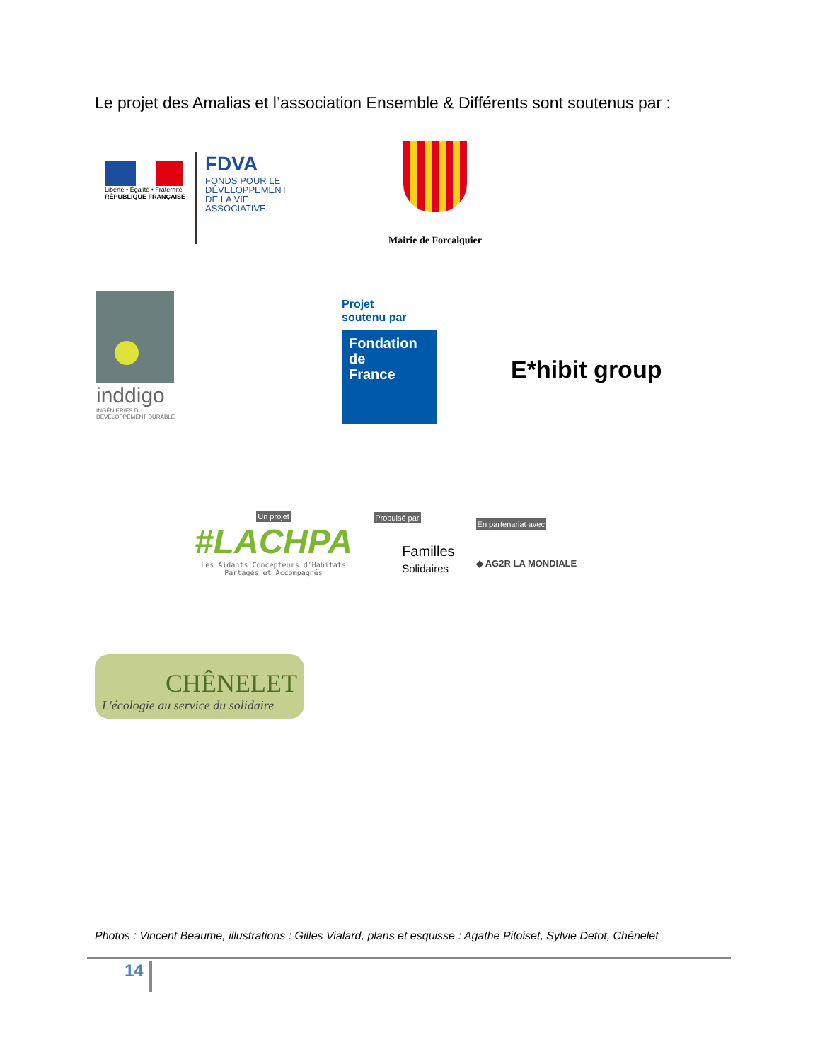Le projet des Amalias et l’association Ensemble & Différents sont soutenus par :
Liberté • Égalité • Fraternité
RÉPUBLIQUE FRANÇAISE
FDVA
FONDS POUR LE
DÉVELOPPEMENT
DE LA VIE
ASSOCIATIVE
Mairie de Forcalquier
inddigo
INGÉNIERIES DU
DÉVELOPPEMENT DURABLE
Projet
soutenu par
Fondation
de
France
E*hibit group
Un projet
#LACHPA
Les Aidants Concepteurs d'Habitats
Partagés et Accompagnés
Propulsé par
Familles
Solidaires
En partenariat avec
◆ AG2R LA MONDIALE
CHÊNELET
L'écologie au service du solidaire
Photos : Vincent Beaume, illustrations : Gilles Vialard, plans et esquisse : Agathe Pitoiset, Sylvie Detot, Chênelet
14